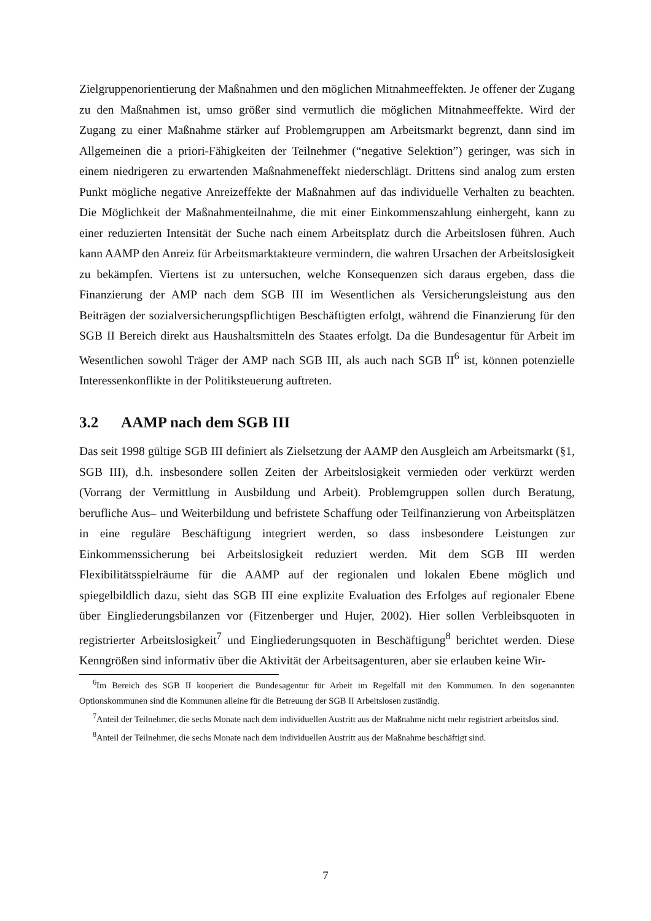Zielgruppenorientierung der Maßnahmen und den möglichen Mitnahmeeffekten. Je offener der Zugang zu den Maßnahmen ist, umso größer sind vermutlich die möglichen Mitnahmeeffekte. Wird der Zugang zu einer Maßnahme stärker auf Problemgruppen am Arbeitsmarkt begrenzt, dann sind im Allgemeinen die a priori-Fähigkeiten der Teilnehmer (“negative Selektion”) geringer, was sich in einem niedrigeren zu erwartenden Maßnahmeneffekt niederschlägt. Drittens sind analog zum ersten Punkt mögliche negative Anreizeffekte der Maßnahmen auf das individuelle Verhalten zu beachten. Die Möglichkeit der Maßnahmenteilnahme, die mit einer Einkommenszahlung einhergeht, kann zu einer reduzierten Intensität der Suche nach einem Arbeitsplatz durch die Arbeitslosen führen. Auch kann AAMP den Anreiz für Arbeitsmarktakteure vermindern, die wahren Ursachen der Arbeitslosigkeit zu bekämpfen. Viertens ist zu untersuchen, welche Konsequenzen sich daraus ergeben, dass die Finanzierung der AMP nach dem SGB III im Wesentlichen als Versicherungsleistung aus den Beiträgen der sozialversicherungspflichtigen Beschäftigten erfolgt, während die Finanzierung für den SGB II Bereich direkt aus Haushaltsmitteln des Staates erfolgt. Da die Bundesagentur für Arbeit im Wesentlichen sowohl Träger der AMP nach SGB III, als auch nach SGB II<sup>6</sup> ist, können potenzielle Interessenkonflikte in der Politiksteuerung auftreten.
3.2 AAMP nach dem SGB III
Das seit 1998 gültige SGB III definiert als Zielsetzung der AAMP den Ausgleich am Arbeitsmarkt (§1, SGB III), d.h. insbesondere sollen Zeiten der Arbeitslosigkeit vermieden oder verkürzt werden (Vorrang der Vermittlung in Ausbildung und Arbeit). Problemgruppen sollen durch Beratung, berufliche Aus– und Weiterbildung und befristete Schaffung oder Teilfinanzierung von Arbeitsplätzen in eine reguläre Beschäftigung integriert werden, so dass insbesondere Leistungen zur Einkommenssicherung bei Arbeitslosigkeit reduziert werden. Mit dem SGB III werden Flexibilitätsspielräume für die AAMP auf der regionalen und lokalen Ebene möglich und spiegelbildlich dazu, sieht das SGB III eine explizite Evaluation des Erfolges auf regionaler Ebene über Eingliederungsbilanzen vor (Fitzenberger und Hujer, 2002). Hier sollen Verbleibsquoten in registrierter Arbeitslosigkeit<sup>7</sup> und Eingliederungsquoten in Beschäftigung<sup>8</sup> berichtet werden. Diese Kenngrößen sind informativ über die Aktivität der Arbeitsagenturen, aber sie erlauben keine Wir-
<sup>6</sup> Im Bereich des SGB II kooperiert die Bundesagentur für Arbeit im Regelfall mit den Kommumen. In den sogenannten Optionskommunen sind die Kommunen alleine für die Betreuung der SGB II Arbeitslosen zuständig.
<sup>7</sup> Anteil der Teilnehmer, die sechs Monate nach dem individuellen Austritt aus der Maßnahme nicht mehr registriert arbeitslos sind.
<sup>8</sup> Anteil der Teilnehmer, die sechs Monate nach dem individuellen Austritt aus der Maßnahme beschäftigt sind.
7